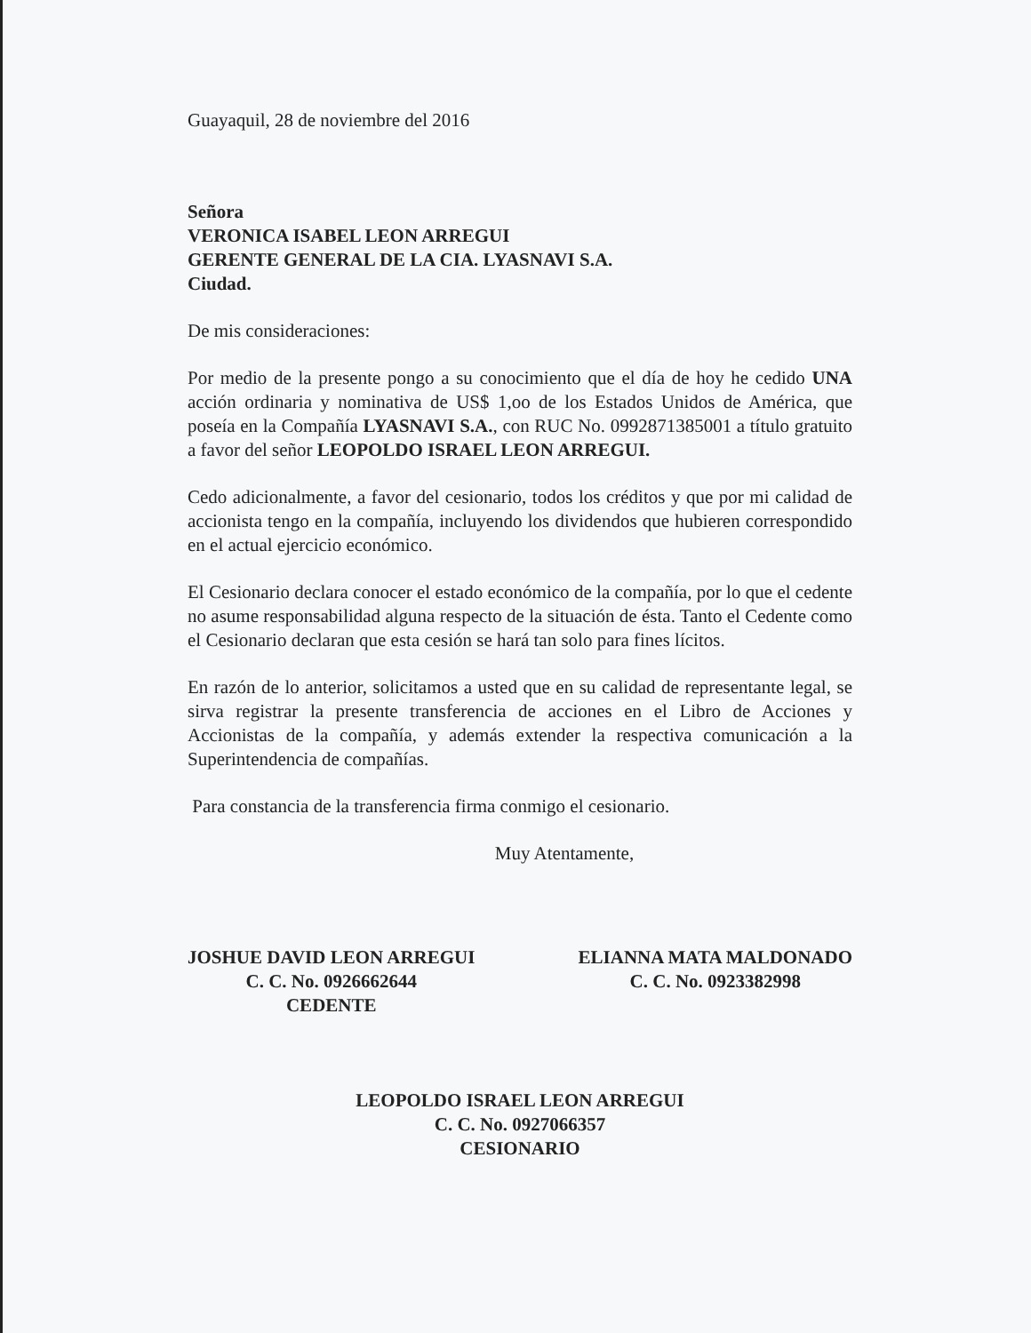Guayaquil, 28 de noviembre del 2016
Señora
VERONICA ISABEL LEON ARREGUI
GERENTE GENERAL DE LA CIA. LYASNAVI S.A.
Ciudad.
De mis consideraciones:
Por medio de la presente pongo a su conocimiento que el día de hoy he cedido UNA acción ordinaria y nominativa de US$ 1,oo de los Estados Unidos de América, que poseía en la Compañía LYASNAVI S.A., con RUC No. 0992871385001 a título gratuito a favor del señor LEOPOLDO ISRAEL LEON ARREGUI.
Cedo adicionalmente, a favor del cesionario, todos los créditos y que por mi calidad de accionista tengo en la compañía, incluyendo los dividendos que hubieren correspondido en el actual ejercicio económico.
El Cesionario declara conocer el estado económico de la compañía, por lo que el cedente no asume responsabilidad alguna respecto de la situación de ésta. Tanto el Cedente como el Cesionario declaran que esta cesión se hará tan solo para fines lícitos.
En razón de lo anterior, solicitamos a usted que en su calidad de representante legal, se sirva registrar la presente transferencia de acciones en el Libro de Acciones y Accionistas de la compañía, y además extender la respectiva comunicación a la Superintendencia de compañías.
Para constancia de la transferencia firma conmigo el cesionario.
Muy Atentamente,
JOSHUE DAVID LEON ARREGUI
C. C. No. 0926662644
CEDENTE
ELIANNA MATA MALDONADO
C. C. No. 0923382998
LEOPOLDO ISRAEL LEON ARREGUI
C. C. No. 0927066357
CESIONARIO